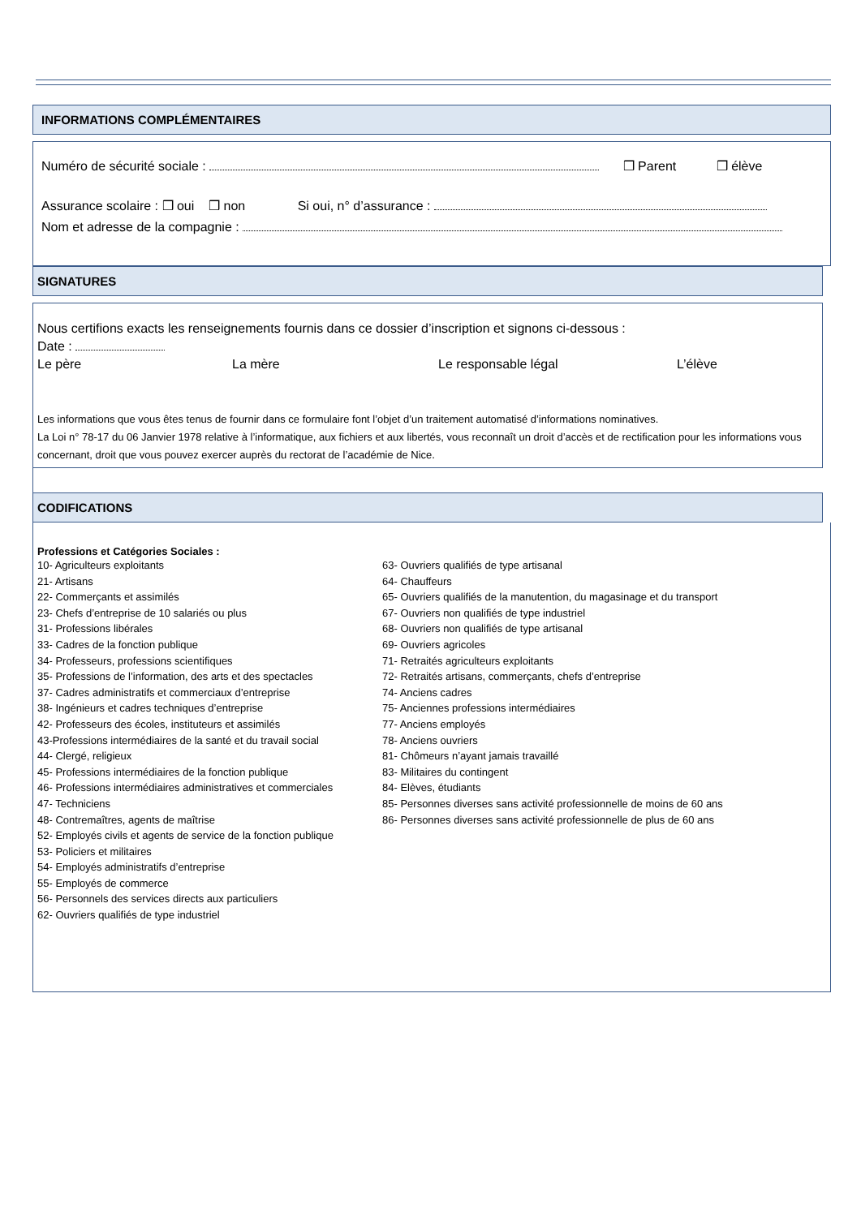INFORMATIONS COMPLÉMENTAIRES
Numéro de sécurité sociale : ❒ Parent ❒ élève
Assurance scolaire : ❒ oui ❒ non Si oui, n° d’assurance :
Nom et adresse de la compagnie :
SIGNATURES
Nous certifions exacts les renseignements fournis dans ce dossier d’inscription et signons ci-dessous :
Date :
Le père La mère Le responsable légal L’élève
Les informations que vous êtes tenus de fournir dans ce formulaire font l’objet d’un traitement automatisé d’informations nominatives.
La Loi n° 78-17 du 06 Janvier 1978 relative à l’informatique, aux fichiers et aux libertés, vous reconnaît un droit d’accès et de rectification pour les informations vous concernant, droit que vous pouvez exercer auprès du rectorat de l’académie de Nice.
CODIFICATIONS
Professions et Catégories Sociales :
10- Agriculteurs exploitants
21- Artisans
22- Commerçants et assimilés
23- Chefs d’entreprise de 10 salariés ou plus
31- Professions libérales
33- Cadres de la fonction publique
34- Professeurs, professions scientifiques
35- Professions de l’information, des arts et des spectacles
37- Cadres administratifs et commerciaux d’entreprise
38- Ingénieurs et cadres techniques d’entreprise
42- Professeurs des écoles, instituteurs et assimilés
43-Professions intermédiaires de la santé et du travail social
44- Clergé, religieux
45- Professions intermédiaires de la fonction publique
46- Professions intermédiaires administratives et commerciales
47- Techniciens
48- Contremaîtres, agents de maîtrise
52- Employés civils et agents de service de la fonction publique
53- Policiers et militaires
54- Employés administratifs d’entreprise
55- Employés de commerce
56- Personnels des services directs aux particuliers
62- Ouvriers qualifiés de type industriel
63- Ouvriers qualifiés de type artisanal
64- Chauffeurs
65- Ouvriers qualifiés de la manutention, du magasinage et du transport
67- Ouvriers non qualifiés de type industriel
68- Ouvriers non qualifiés de type artisanal
69- Ouvriers agricoles
71- Retraités agriculteurs exploitants
72- Retraités artisans, commerçants, chefs d’entreprise
74- Anciens cadres
75- Anciennes professions intermédiaires
77- Anciens employés
78- Anciens ouvriers
81- Chômeurs n’ayant jamais travaillé
83- Militaires du contingent
84- Elèves, étudiants
85- Personnes diverses sans activité professionnelle de moins de 60 ans
86- Personnes diverses sans activité professionnelle de plus de 60 ans